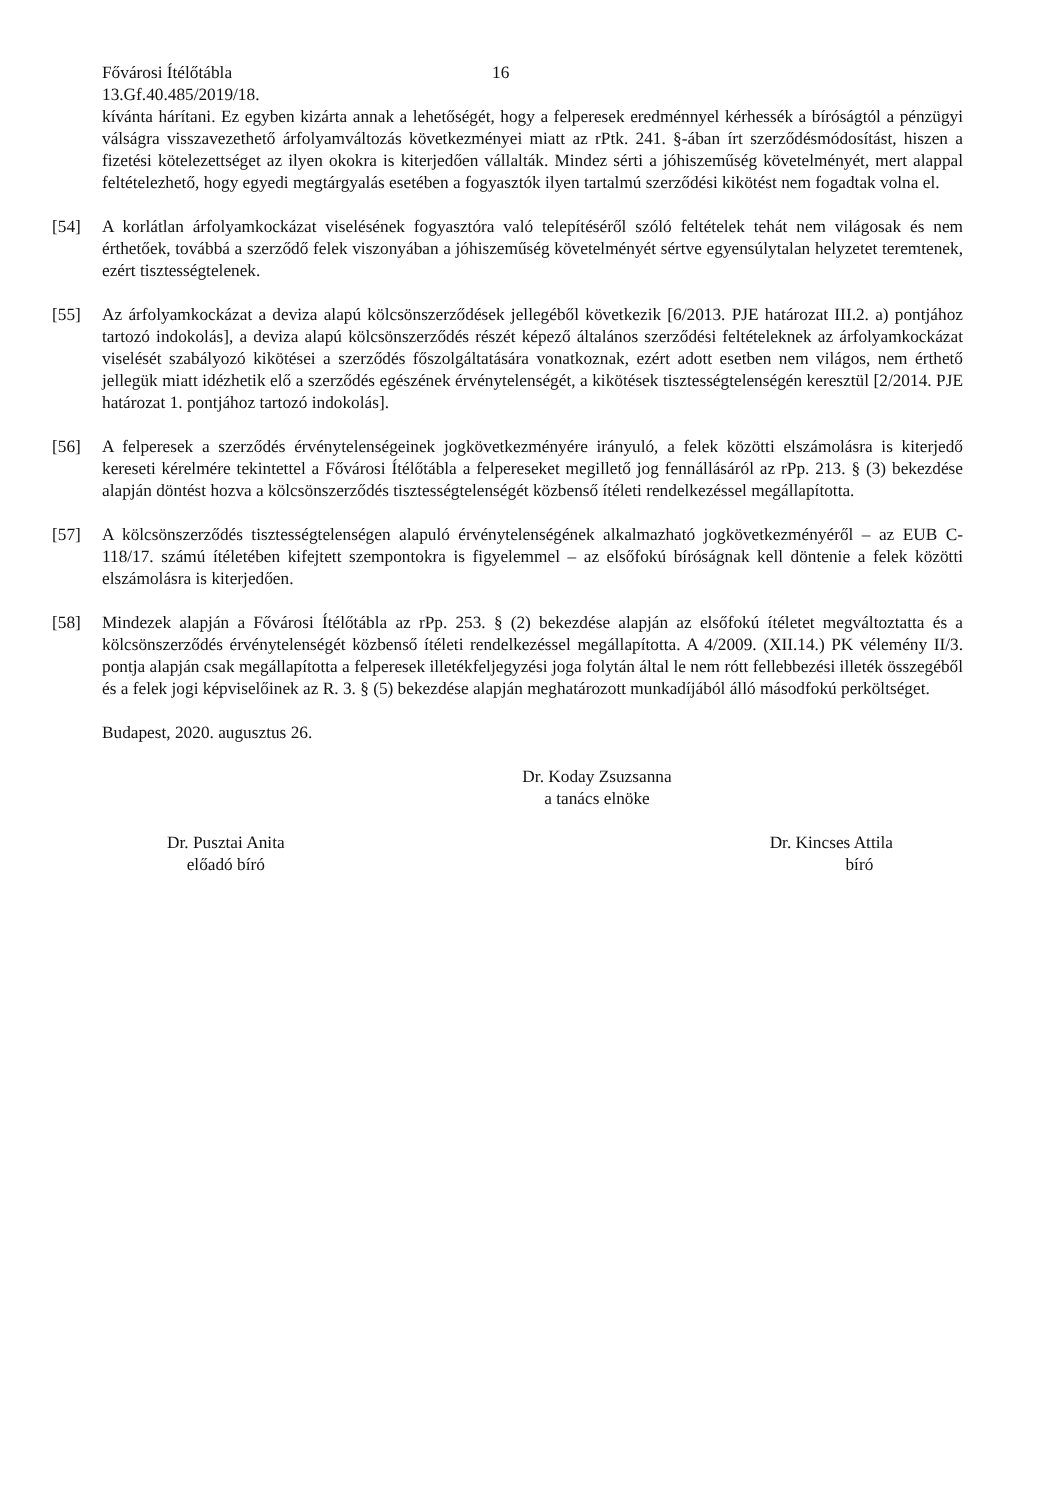Fővárosi Ítélőtábla 16
13.Gf.40.485/2019/18.
kívánta hárítani. Ez egyben kizárta annak a lehetőségét, hogy a felperesek eredménnyel kérhessék a bíróságtól a pénzügyi válságra visszavezethető árfolyamváltozás következményei miatt az rPtk. 241. §-ában írt szerződésmódosítást, hiszen a fizetési kötelezettséget az ilyen okokra is kiterjedően vállalták. Mindez sérti a jóhiszeműség követelményét, mert alappal feltételezhető, hogy egyedi megtárgyalás esetében a fogyasztók ilyen tartalmú szerződési kikötést nem fogadtak volna el.
[54] A korlátlan árfolyamkockázat viselésének fogyasztóra való telepítéséről szóló feltételek tehát nem világosak és nem érthetőek, továbbá a szerződő felek viszonyában a jóhiszeműség követelményét sértve egyensúlytalan helyzetet teremtenek, ezért tisztességtelenek.
[55] Az árfolyamkockázat a deviza alapú kölcsönszerződések jellegéből következik [6/2013. PJE határozat III.2. a) pontjához tartozó indokolás], a deviza alapú kölcsönszerződés részét képező általános szerződési feltételeknek az árfolyamkockázat viselését szabályozó kikötései a szerződés főszolgáltatására vonatkoznak, ezért adott esetben nem világos, nem érthető jellegük miatt idézhetik elő a szerződés egészének érvénytelenségét, a kikötések tisztességtelenségén keresztül [2/2014. PJE határozat 1. pontjához tartozó indokolás].
[56] A felperesek a szerződés érvénytelenségeinek jogkövetkezményére irányuló, a felek közötti elszámolásra is kiterjedő kereseti kérelmére tekintettel a Fővárosi Ítélőtábla a felpereseket megillető jog fennállásáról az rPp. 213. § (3) bekezdése alapján döntést hozva a kölcsönszerződés tisztességtelenségét közbenső ítéleti rendelkezéssel megállapította.
[57] A kölcsönszerződés tisztességtelenségen alapuló érvénytelenségének alkalmazható jogkövetkezményéről – az EUB C-118/17. számú ítéletében kifejtett szempontokra is figyelemmel – az elsőfokú bíróságnak kell döntenie a felek közötti elszámolásra is kiterjedően.
[58] Mindezek alapján a Fővárosi Ítélőtábla az rPp. 253. § (2) bekezdése alapján az elsőfokú ítéletet megváltoztatta és a kölcsönszerződés érvénytelenségét közbenső ítéleti rendelkezéssel megállapította. A 4/2009. (XII.14.) PK vélemény II/3. pontja alapján csak megállapította a felperesek illetékfeljegyzési joga folytán által le nem rótt fellebbezési illeték összegéből és a felek jogi képviselőinek az R. 3. § (5) bekezdése alapján meghatározott munkadíjából álló másodfokú perköltséget.
Budapest, 2020. augusztus 26.
Dr. Koday Zsuzsanna
a tanács elnöke
Dr. Pusztai Anita
előadó bíró
Dr. Kincses Attila
bíró